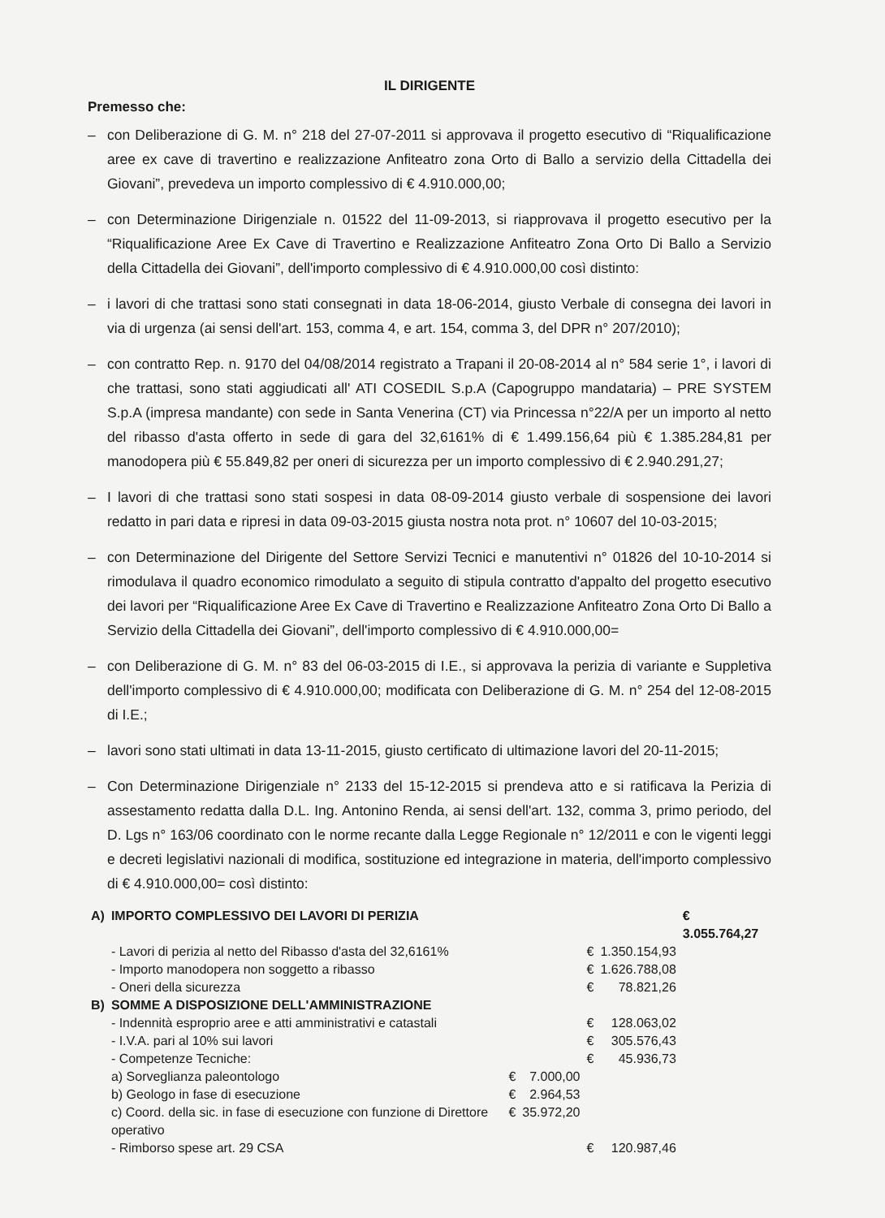IL DIRIGENTE
Premesso che:
– con Deliberazione di G. M. n° 218 del 27-07-2011 si approvava il progetto esecutivo di “Riqualificazione aree ex cave di travertino e realizzazione Anfiteatro zona Orto di Ballo a servizio della Cittadella dei Giovani”, prevedeva un importo complessivo di € 4.910.000,00;
– con Determinazione Dirigenziale n. 01522 del 11-09-2013, si riapprovava il progetto esecutivo per la “Riqualificazione Aree Ex Cave di Travertino e Realizzazione Anfiteatro Zona Orto Di Ballo a Servizio della Cittadella dei Giovani”, dell'importo complessivo di € 4.910.000,00 così distinto:
– i lavori di che trattasi sono stati consegnati in data 18-06-2014, giusto Verbale di consegna dei lavori in via di urgenza (ai sensi dell'art. 153, comma 4, e art. 154, comma 3, del DPR n° 207/2010);
– con contratto Rep. n. 9170 del 04/08/2014 registrato a Trapani il 20-08-2014 al n° 584 serie 1°, i lavori di che trattasi, sono stati aggiudicati all' ATI COSEDIL S.p.A (Capogruppo mandataria) – PRE SYSTEM S.p.A (impresa mandante) con sede in Santa Venerina (CT) via Princessa n°22/A per un importo al netto del ribasso d'asta offerto in sede di gara del 32,6161% di € 1.499.156,64 più € 1.385.284,81 per manodopera più € 55.849,82 per oneri di sicurezza per un importo complessivo di € 2.940.291,27;
– I lavori di che trattasi sono stati sospesi in data 08-09-2014 giusto verbale di sospensione dei lavori redatto in pari data e ripresi in data 09-03-2015 giusta nostra nota prot. n° 10607 del 10-03-2015;
– con Determinazione del Dirigente del Settore Servizi Tecnici e manutentivi n° 01826 del 10-10-2014 si rimodulava il quadro economico rimodulato a seguito di stipula contratto d'appalto del progetto esecutivo dei lavori per “Riqualificazione Aree Ex Cave di Travertino e Realizzazione Anfiteatro Zona Orto Di Ballo a Servizio della Cittadella dei Giovani”, dell'importo complessivo di € 4.910.000,00=
– con Deliberazione di G. M. n° 83 del 06-03-2015 di I.E., si approvava la perizia di variante e Suppletiva dell'importo complessivo di € 4.910.000,00; modificata con Deliberazione di G. M. n° 254 del 12-08-2015 di I.E.;
– lavori sono stati ultimati in data 13-11-2015, giusto certificato di ultimazione lavori del 20-11-2015;
– Con Determinazione Dirigenziale n° 2133 del 15-12-2015 si prendeva atto e si ratificava la Perizia di assestamento redatta dalla D.L. Ing. Antonino Renda, ai sensi dell'art. 132, comma 3, primo periodo, del D. Lgs n° 163/06 coordinato con le norme recante dalla Legge Regionale n° 12/2011 e con le vigenti leggi e decreti legislativi nazionali di modifica, sostituzione ed integrazione in materia, dell'importo complessivo di € 4.910.000,00= così distinto:
| A) | IMPORTO COMPLESSIVO DEI LAVORI DI PERIZIA | | | | | € 3.055.764,27 |
| | - Lavori di perizia al netto del Ribasso d'asta del 32,6161% | | | € | 1.350.154,93 | |
| | - Importo manodopera non soggetto a ribasso | | | € | 1.626.788,08 | |
| | - Oneri della sicurezza | | | € | 78.821,26 | |
| B) | SOMME A DISPOSIZIONE DELL'AMMINISTRAZIONE | | | | | |
| | - Indennità esproprio aree e atti amministrativi e catastali | | | € | 128.063,02 | |
| | - I.V.A. pari al 10% sui lavori | | | € | 305.576,43 | |
| | - Competenze Tecniche: | | | € | 45.936,73 | |
| | a) Sorveglianza paleontologo | € | 7.000,00 | | | |
| | b) Geologo in fase di esecuzione | € | 2.964,53 | | | |
| | c) Coord. della sic. in fase di esecuzione con funzione di Direttore operativo | € | 35.972,20 | | | |
| | - Rimborso spese art. 29 CSA | | | € | 120.987,46 | |